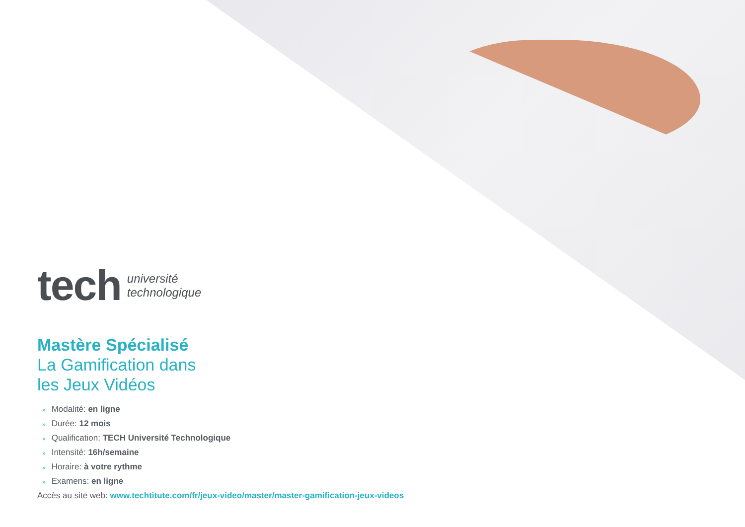tech
université
technologique
Mastère Spécialisé
La Gamification dans
les Jeux Vidéos
» Modalité: en ligne
» Durée: 12 mois
» Qualification: TECH Université Technologique
» Intensité: 16h/semaine
» Horaire: à votre rythme
» Examens: en ligne
Accès au site web: www.techtitute.com/fr/jeux-video/master/master-gamification-jeux-videos